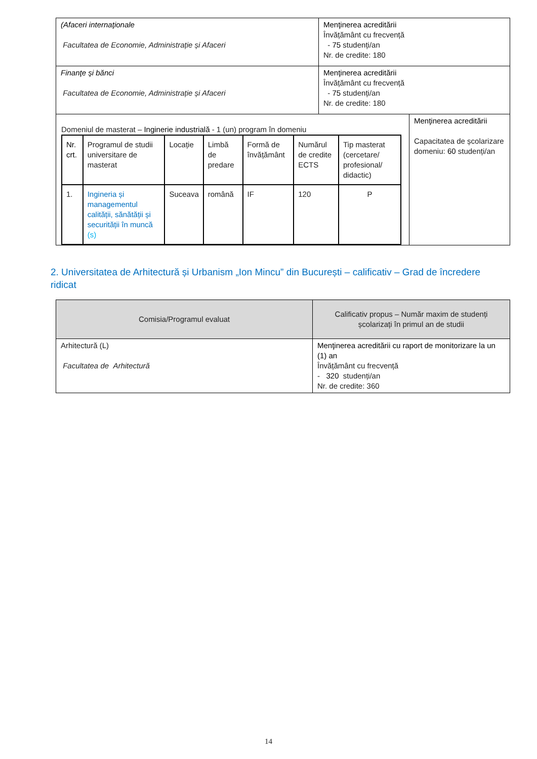| (Afaceri internaţionale Facultatea de Economie, Administrație și Afaceri | Menţinerea acreditării Învățământ cu frecvență - 75 studenți/an Nr. de credite: 180 | |
| Finanţe şi bănci Facultatea de Economie, Administrație și Afaceri | Menţinerea acreditării Învățământ cu frecvență - 75 studenți/an Nr. de credite: 180 | |
| Domeniul de masterat – Inginerie industrială - 1 (un) program în domeniu / Nr. crt. / Programul de studii universitare de masterat / Locație / Limbă de predare / Formă de învățământ / Numărul de credite ECTS / Tip masterat (cercetare/ profesional/ didactic) / / --- / --- / --- / --- / --- / --- / --- / / 1. / Ingineria și managementul calității, sănătății și securității în muncă (s) / Suceava / română / IF / 120 / P / | | Menţinerea acreditării Capacitatea de școlarizare domeniu: 60 studenți/an |
2. Universitatea de Arhitectură și Urbanism „Ion Mincu” din București – calificativ – Grad de încredere ridicat
| Comisia/Programul evaluat | Calificativ propus – Număr maxim de studenți școlarizați în primul an de studii |
| --- | --- |
| Arhitectură (L) Facultatea de Arhitectură | Menţinerea acreditării cu raport de monitorizare la un (1) an Învățământ cu frecvență - 320 studenți/an Nr. de credite: 360 |
14